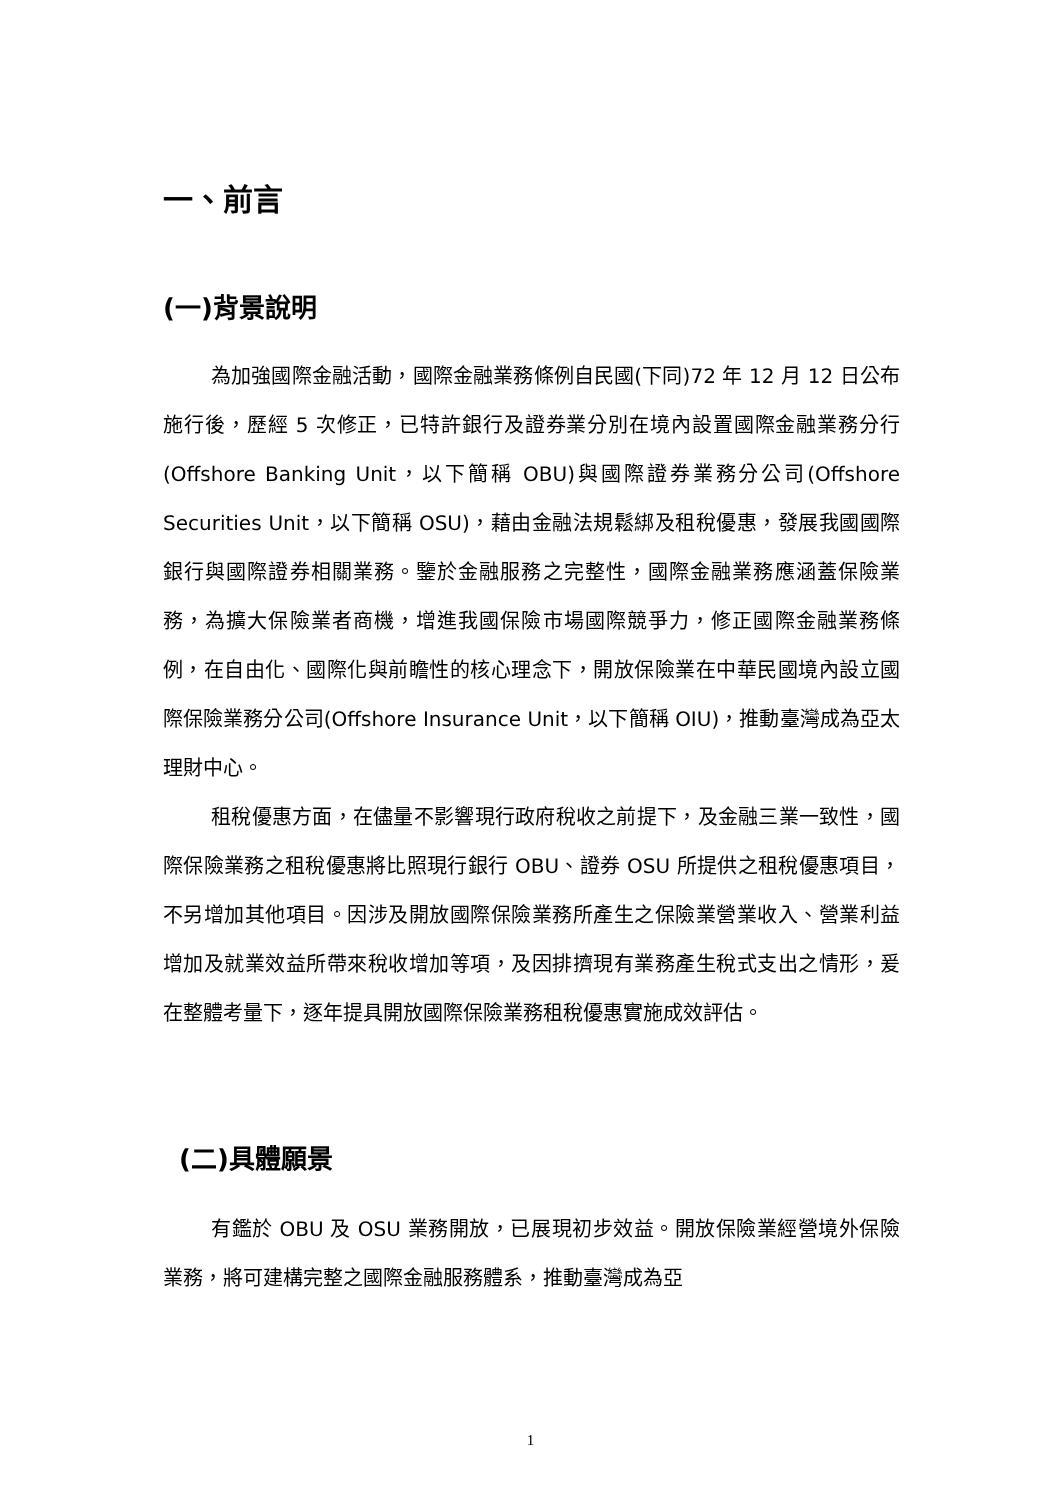一、前言
(一)背景說明
為加強國際金融活動，國際金融業務條例自民國(下同)72 年 12 月 12 日公布施行後，歷經 5 次修正，已特許銀行及證券業分別在境內設置國際金融業務分行(Offshore Banking Unit，以下簡稱 OBU)與國際證券業務分公司(Offshore Securities Unit，以下簡稱 OSU)，藉由金融法規鬆綁及租稅優惠，發展我國國際銀行與國際證券相關業務。鑒於金融服務之完整性，國際金融業務應涵蓋保險業務，為擴大保險業者商機，增進我國保險市場國際競爭力，修正國際金融業務條例，在自由化、國際化與前瞻性的核心理念下，開放保險業在中華民國境內設立國際保險業務分公司(Offshore Insurance Unit，以下簡稱 OIU)，推動臺灣成為亞太理財中心。
租稅優惠方面，在儘量不影響現行政府稅收之前提下，及金融三業一致性，國際保險業務之租稅優惠將比照現行銀行 OBU、證券 OSU 所提供之租稅優惠項目，不另增加其他項目。因涉及開放國際保險業務所產生之保險業營業收入、營業利益增加及就業效益所帶來稅收增加等項，及因排擠現有業務產生稅式支出之情形，爰在整體考量下，逐年提具開放國際保險業務租稅優惠實施成效評估。
(二)具體願景
有鑑於 OBU 及 OSU 業務開放，已展現初步效益。開放保險業經營境外保險業務，將可建構完整之國際金融服務體系，推動臺灣成為亞
1